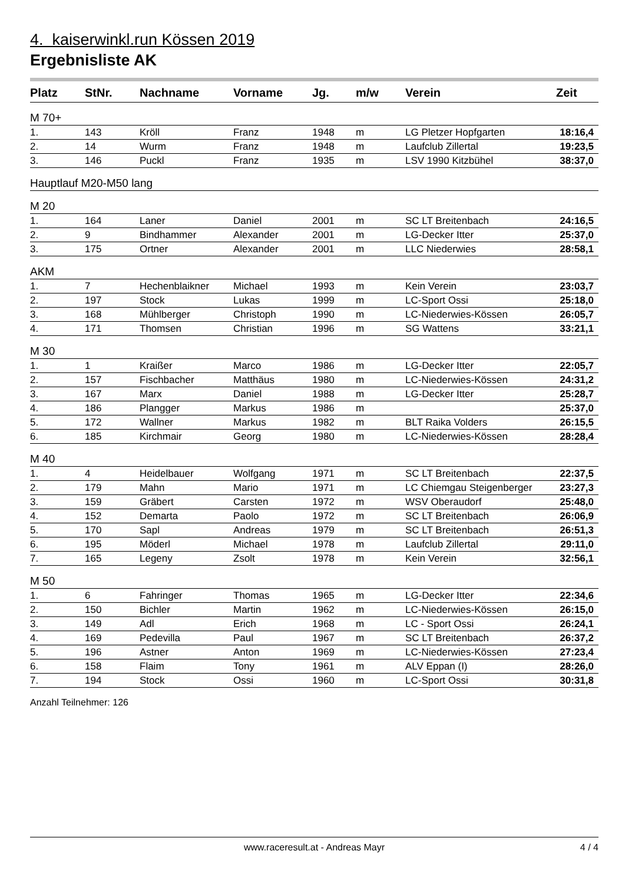4. kaiserwinkl.run Kössen 2019
Ergebnisliste AK
| Platz | StNr. | Nachname | Vorname | Jg. | m/w | Verein | Zeit |
| --- | --- | --- | --- | --- | --- | --- | --- |
| M 70+ | | | | | | | |
| 1. | 143 | Kröll | Franz | 1948 | m | LG Pletzer Hopfgarten | 18:16,4 |
| 2. | 14 | Wurm | Franz | 1948 | m | Laufclub Zillertal | 19:23,5 |
| 3. | 146 | Puckl | Franz | 1935 | m | LSV 1990 Kitzbühel | 38:37,0 |
| Hauptlauf M20-M50 lang | | | | | | | |
| M 20 | | | | | | | |
| 1. | 164 | Laner | Daniel | 2001 | m | SC LT Breitenbach | 24:16,5 |
| 2. | 9 | Bindhammer | Alexander | 2001 | m | LG-Decker Itter | 25:37,0 |
| 3. | 175 | Ortner | Alexander | 2001 | m | LLC Niederwies | 28:58,1 |
| AKM | | | | | | | |
| 1. | 7 | Hechenblaikner | Michael | 1993 | m | Kein Verein | 23:03,7 |
| 2. | 197 | Stock | Lukas | 1999 | m | LC-Sport Ossi | 25:18,0 |
| 3. | 168 | Mühlberger | Christoph | 1990 | m | LC-Niederwies-Kössen | 26:05,7 |
| 4. | 171 | Thomsen | Christian | 1996 | m | SG Wattens | 33:21,1 |
| M 30 | | | | | | | |
| 1. | 1 | Kraißer | Marco | 1986 | m | LG-Decker Itter | 22:05,7 |
| 2. | 157 | Fischbacher | Matthäus | 1980 | m | LC-Niederwies-Kössen | 24:31,2 |
| 3. | 167 | Marx | Daniel | 1988 | m | LG-Decker Itter | 25:28,7 |
| 4. | 186 | Plangger | Markus | 1986 | m | | 25:37,0 |
| 5. | 172 | Wallner | Markus | 1982 | m | BLT Raika Volders | 26:15,5 |
| 6. | 185 | Kirchmair | Georg | 1980 | m | LC-Niederwies-Kössen | 28:28,4 |
| M 40 | | | | | | | |
| 1. | 4 | Heidelbauer | Wolfgang | 1971 | m | SC LT Breitenbach | 22:37,5 |
| 2. | 179 | Mahn | Mario | 1971 | m | LC Chiemgau Steigenberger | 23:27,3 |
| 3. | 159 | Gräbert | Carsten | 1972 | m | WSV Oberaudorf | 25:48,0 |
| 4. | 152 | Demarta | Paolo | 1972 | m | SC LT Breitenbach | 26:06,9 |
| 5. | 170 | Sapl | Andreas | 1979 | m | SC LT Breitenbach | 26:51,3 |
| 6. | 195 | Möderl | Michael | 1978 | m | Laufclub Zillertal | 29:11,0 |
| 7. | 165 | Legeny | Zsolt | 1978 | m | Kein Verein | 32:56,1 |
| M 50 | | | | | | | |
| 1. | 6 | Fahringer | Thomas | 1965 | m | LG-Decker Itter | 22:34,6 |
| 2. | 150 | Bichler | Martin | 1962 | m | LC-Niederwies-Kössen | 26:15,0 |
| 3. | 149 | Adl | Erich | 1968 | m | LC - Sport Ossi | 26:24,1 |
| 4. | 169 | Pedevilla | Paul | 1967 | m | SC LT Breitenbach | 26:37,2 |
| 5. | 196 | Astner | Anton | 1969 | m | LC-Niederwies-Kössen | 27:23,4 |
| 6. | 158 | Flaim | Tony | 1961 | m | ALV Eppan (I) | 28:26,0 |
| 7. | 194 | Stock | Ossi | 1960 | m | LC-Sport Ossi | 30:31,8 |
Anzahl Teilnehmer: 126
www.raceresult.at - Andreas Mayr 4 / 4